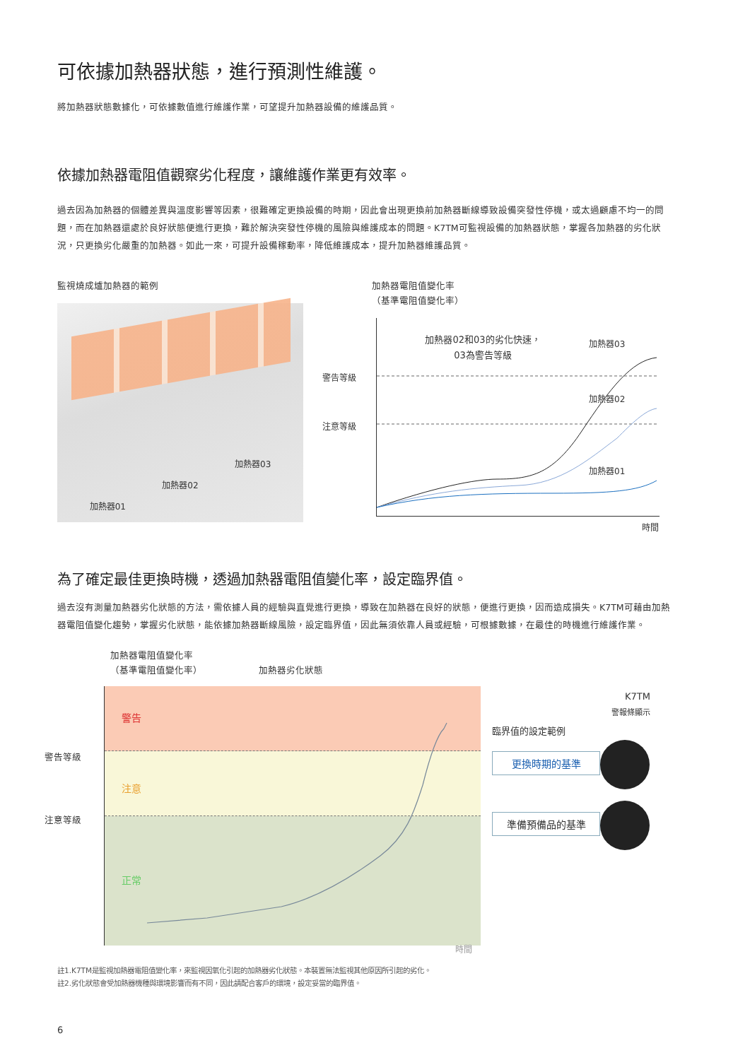可依據加熱器狀態，進行預測性維護。
將加熱器狀態數據化，可依據數值進行維護作業，可望提升加熱器設備的維護品質。
依據加熱器電阻值觀察劣化程度，讓維護作業更有效率。
過去因為加熱器的個體差異與溫度影響等因素，很難確定更換設備的時期，因此會出現更換前加熱器斷線導致設備突發性停機，或太過顧慮不均一的問題，而在加熱器還處於良好狀態便進行更換，難於解決突發性停機的風險與維護成本的問題。K7TM可監視設備的加熱器狀態，掌握各加熱器的劣化狀況，只更換劣化嚴重的加熱器。如此一來，可提升設備稼動率，降低維護成本，提升加熱器維護品質。
監視燒成爐加熱器的範例
加熱器01 加熱器02 加熱器03
加熱器電阻值變化率
（基準電阻值變化率）
警告等級
注意等級
加熱器02和03的劣化快速，
03為警告等級
加熱器03
加熱器02
加熱器01
時間
為了確定最佳更換時機，透過加熱器電阻值變化率，設定臨界值。
過去沒有測量加熱器劣化狀態的方法，需依據人員的經驗與直覺進行更換，導致在加熱器在良好的狀態，便進行更換，因而造成損失。K7TM可藉由加熱器電阻值變化趨勢，掌握劣化狀態，能依據加熱器斷線風險，設定臨界值，因此無須依靠人員或經驗，可根據數據，在最佳的時機進行維護作業。
加熱器電阻值變化率
（基準電阻值變化率）
加熱器劣化狀態
警告等級
注意等級
警告
注意
正常
時間
K7TM
警報條顯示
臨界值的設定範例
更換時期的基準
準備預備品的基準
註1.K7TM是監視加熱器電阻值變化率，來監視因氧化引起的加熱器劣化狀態。本裝置無法監視其他原因所引起的劣化。
註2.劣化狀態會受加熱器機種與環境影響而有不同，因此請配合客戶的環境，設定妥當的臨界值。
6